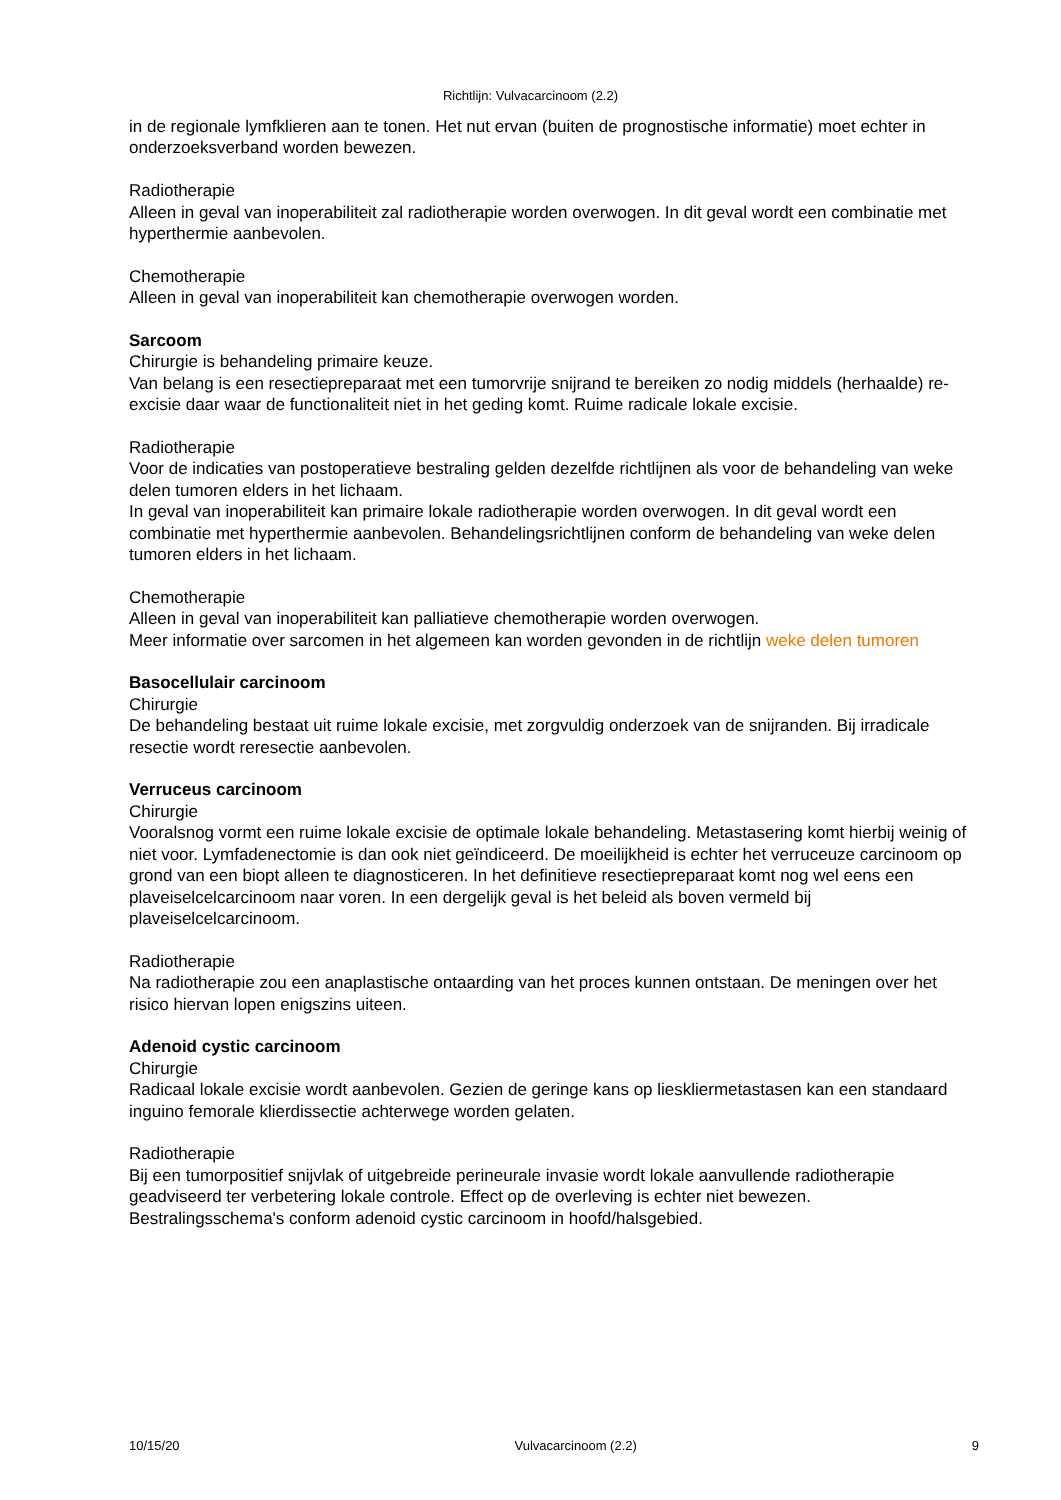Richtlijn: Vulvacarcinoom (2.2)
in de regionale lymfklieren aan te tonen. Het nut ervan (buiten de prognostische informatie) moet echter in onderzoeksverband worden bewezen.
Radiotherapie
Alleen in geval van inoperabiliteit zal radiotherapie worden overwogen. In dit geval wordt een combinatie met hyperthermie aanbevolen.
Chemotherapie
Alleen in geval van inoperabiliteit kan chemotherapie overwogen worden.
Sarcoom
Chirurgie is behandeling primaire keuze.
Van belang is een resectiepreparaat met een tumorvrije snijrand te bereiken zo nodig middels (herhaalde) re-excisie daar waar de functionaliteit niet in het geding komt. Ruime radicale lokale excisie.
Radiotherapie
Voor de indicaties van postoperatieve bestraling gelden dezelfde richtlijnen als voor de behandeling van weke delen tumoren elders in het lichaam.
In geval van inoperabiliteit kan primaire lokale radiotherapie worden overwogen. In dit geval wordt een combinatie met hyperthermie aanbevolen. Behandelingsrichtlijnen conform de behandeling van weke delen tumoren elders in het lichaam.
Chemotherapie
Alleen in geval van inoperabiliteit kan palliatieve chemotherapie worden overwogen.
Meer informatie over sarcomen in het algemeen kan worden gevonden in de richtlijn weke delen tumoren
Basocellulair carcinoom
Chirurgie
De behandeling bestaat uit ruime lokale excisie, met zorgvuldig onderzoek van de snijranden. Bij irradicale resectie wordt reresectie aanbevolen.
Verruceus carcinoom
Chirurgie
Vooralsnog vormt een ruime lokale excisie de optimale lokale behandeling. Metastasering komt hierbij weinig of niet voor. Lymfadenectomie is dan ook niet geïndiceerd. De moeilijkheid is echter het verruceuze carcinoom op grond van een biopt alleen te diagnosticeren. In het definitieve resectiepreparaat komt nog wel eens een plaveiselcelcarcinoom naar voren. In een dergelijk geval is het beleid als boven vermeld bij plaveiselcelcarcinoom.
Radiotherapie
Na radiotherapie zou een anaplastische ontaarding van het proces kunnen ontstaan. De meningen over het risico hiervan lopen enigszins uiteen.
Adenoid cystic carcinoom
Chirurgie
Radicaal lokale excisie wordt aanbevolen. Gezien de geringe kans op lieskliermetastasen kan een standaard inguino femorale klierdissectie achterwege worden gelaten.
Radiotherapie
Bij een tumorpositief snijvlak of uitgebreide perineurale invasie wordt lokale aanvullende radiotherapie geadviseerd ter verbetering lokale controle. Effect op de overleving is echter niet bewezen.
Bestralingsschema's conform adenoid cystic carcinoom in hoofd/halsgebied.
10/15/20 Vulvacarcinoom (2.2) 9